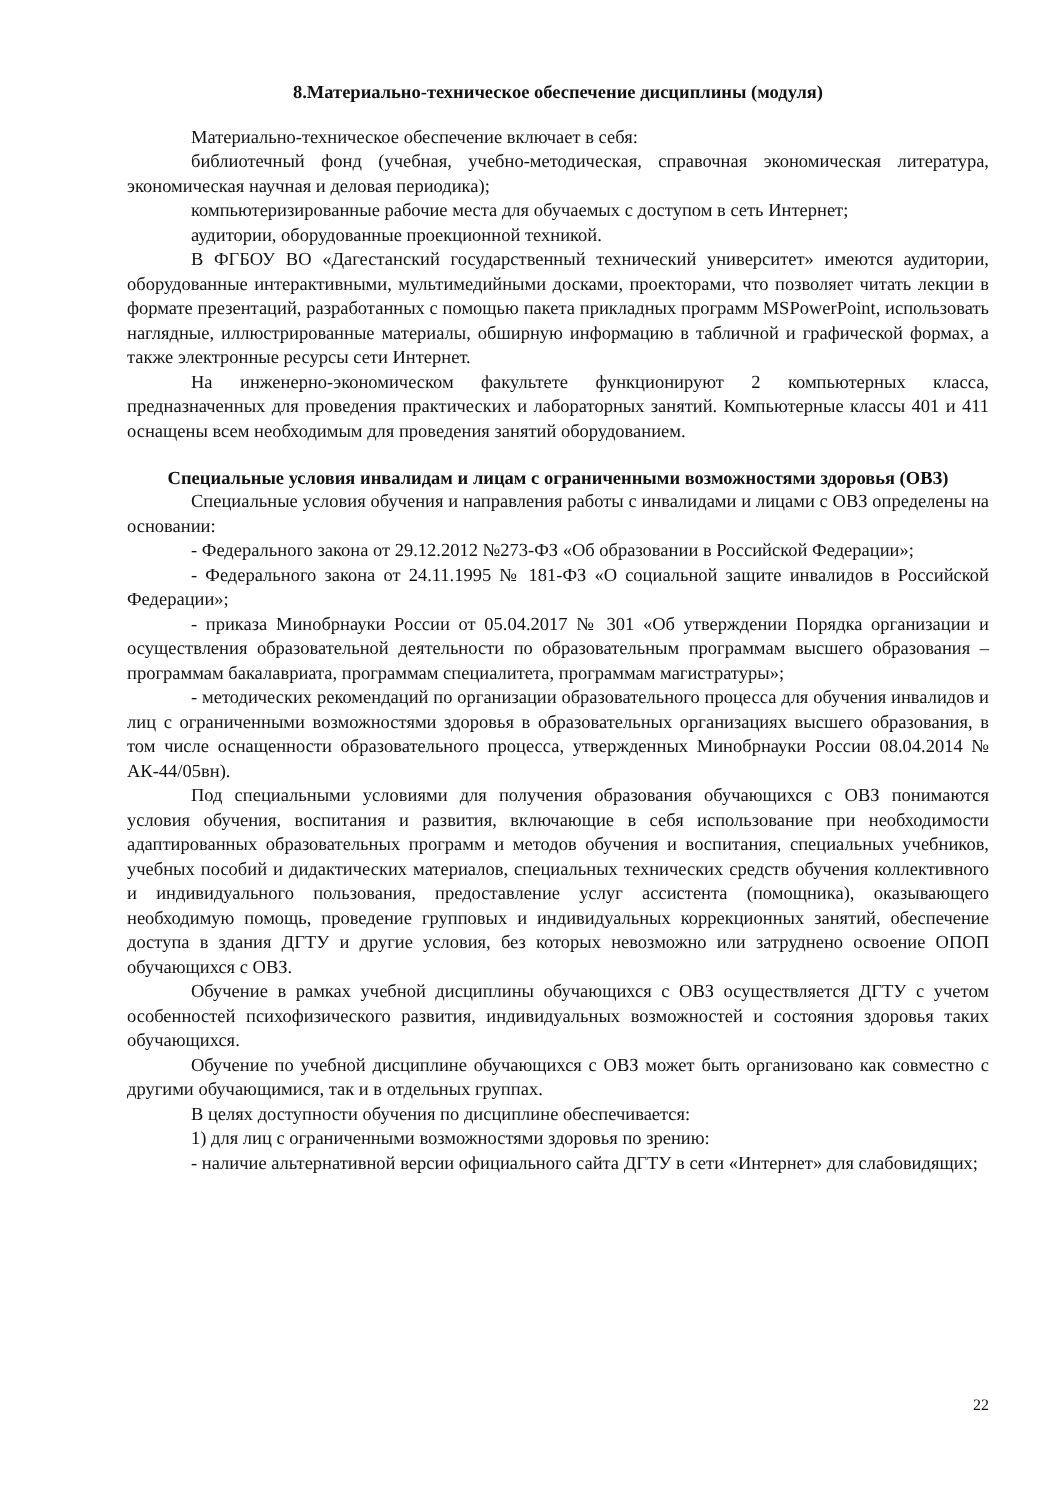8.Материально-техническое обеспечение дисциплины (модуля)
Материально-техническое обеспечение включает в себя:
библиотечный фонд (учебная, учебно-методическая, справочная экономическая литература, экономическая научная и деловая периодика);
компьютеризированные рабочие места для обучаемых с доступом в сеть Интернет;
аудитории, оборудованные проекционной техникой.
В ФГБОУ ВО «Дагестанский государственный технический университет» имеются аудитории, оборудованные интерактивными, мультимедийными досками, проекторами, что позволяет читать лекции в формате презентаций, разработанных с помощью пакета прикладных программ MSPowerPoint, использовать наглядные, иллюстрированные материалы, обширную информацию в табличной и графической формах, а также электронные ресурсы сети Интернет.
На инженерно-экономическом факультете функционируют 2 компьютерных класса, предназначенных для проведения практических и лабораторных занятий. Компьютерные классы 401 и 411 оснащены всем необходимым для проведения занятий оборудованием.
Специальные условия инвалидам и лицам с ограниченными возможностями здоровья (ОВЗ)
Специальные условия обучения и направления работы с инвалидами и лицами с ОВЗ определены на основании:
- Федерального закона от 29.12.2012 №273-ФЗ «Об образовании в Российской Федерации»;
- Федерального закона от 24.11.1995 № 181-ФЗ «О социальной защите инвалидов в Российской Федерации»;
- приказа Минобрнауки России от 05.04.2017 № 301 «Об утверждении Порядка организации и осуществления образовательной деятельности по образовательным программам высшего образования – программам бакалавриата, программам специалитета, программам магистратуры»;
- методических рекомендаций по организации образовательного процесса для обучения инвалидов и лиц с ограниченными возможностями здоровья в образовательных организациях высшего образования, в том числе оснащенности образовательного процесса, утвержденных Минобрнауки России 08.04.2014 № АК-44/05вн).
Под специальными условиями для получения образования обучающихся с ОВЗ понимаются условия обучения, воспитания и развития, включающие в себя использование при необходимости адаптированных образовательных программ и методов обучения и воспитания, специальных учебников, учебных пособий и дидактических материалов, специальных технических средств обучения коллективного и индивидуального пользования, предоставление услуг ассистента (помощника), оказывающего необходимую помощь, проведение групповых и индивидуальных коррекционных занятий, обеспечение доступа в здания ДГТУ и другие условия, без которых невозможно или затруднено освоение ОПОП обучающихся с ОВЗ.
Обучение в рамках учебной дисциплины обучающихся с ОВЗ осуществляется ДГТУ с учетом особенностей психофизического развития, индивидуальных возможностей и состояния здоровья таких обучающихся.
Обучение по учебной дисциплине обучающихся с ОВЗ может быть организовано как совместно с другими обучающимися, так и в отдельных группах.
В целях доступности обучения по дисциплине обеспечивается:
1) для лиц с ограниченными возможностями здоровья по зрению:
- наличие альтернативной версии официального сайта ДГТУ в сети «Интернет» для слабовидящих;
22